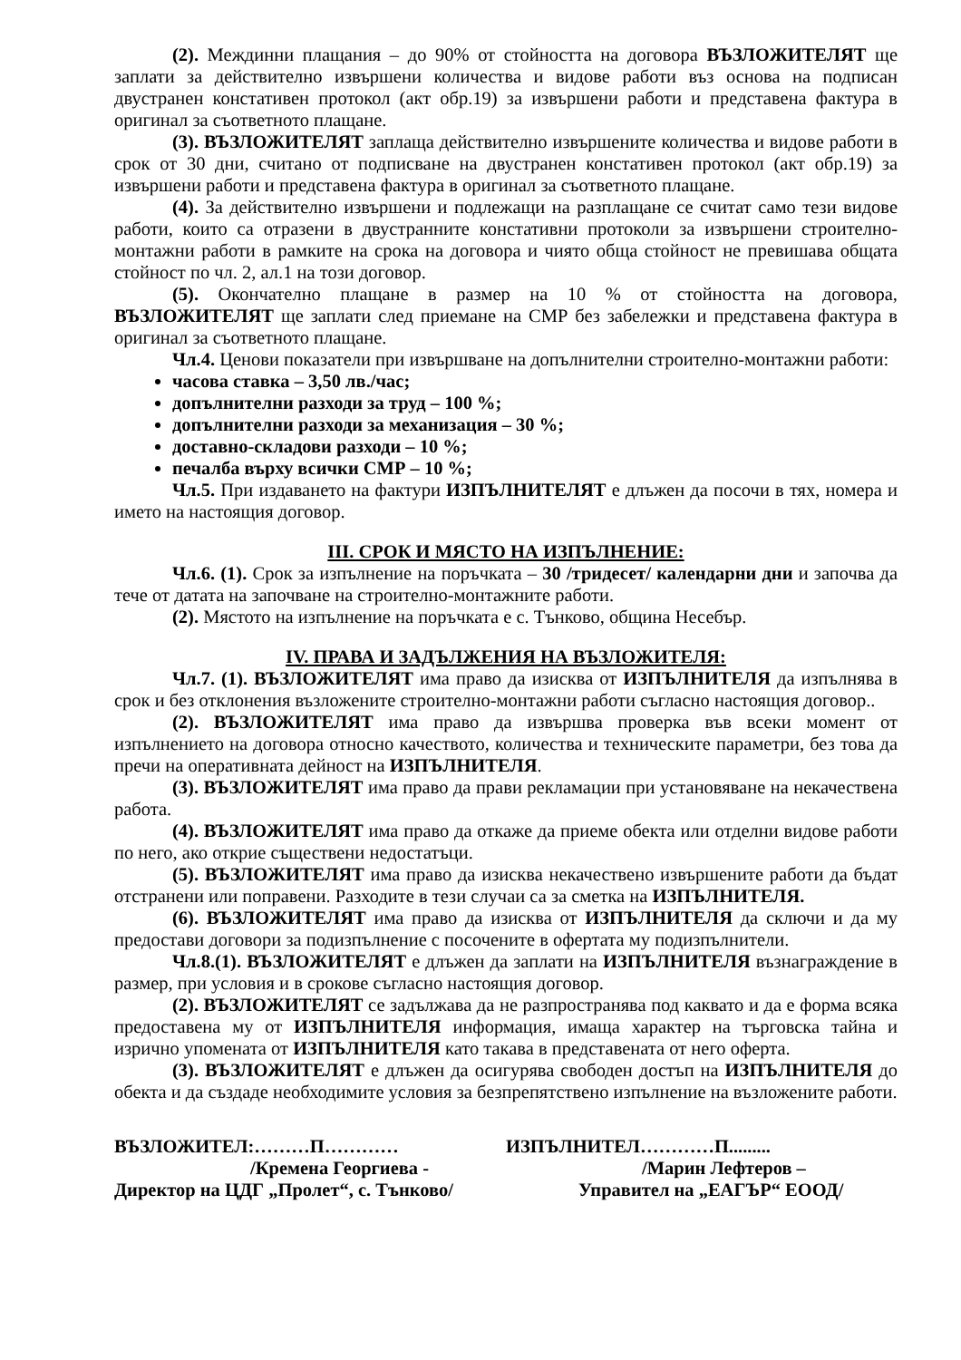(2). Междинни плащания – до 90% от стойността на договора ВЪЗЛОЖИТЕЛЯТ ще заплати за действително извършени количества и видове работи въз основа на подписан двустранен констативен протокол (акт обр.19) за извършени работи и представена фактура в оригинал за съответното плащане.
(3). ВЪЗЛОЖИТЕЛЯТ заплаща действително извършените количества и видове работи в срок от 30 дни, считано от подписване на двустранен констативен протокол (акт обр.19) за извършени работи и представена фактура в оригинал за съответното плащане.
(4). За действително извършени и подлежащи на разплащане се считат само тези видове работи, които са отразени в двустранните констативни протоколи за извършени строително-монтажни работи в рамките на срока на договора и чиято обща стойност не превишава общата стойност по чл. 2, ал.1 на този договор.
(5). Окончателно плащане в размер на 10 % от стойността на договора, ВЪЗЛОЖИТЕЛЯТ ще заплати след приемане на СМР без забележки и представена фактура в оригинал за съответното плащане.
Чл.4. Ценови показатели при извършване на допълнителни строително-монтажни работи:
часова ставка – 3,50 лв./час;
допълнителни разходи за труд – 100 %;
допълнителни разходи за механизация – 30 %;
доставно-складови разходи – 10 %;
печалба върху всички СМР – 10 %;
Чл.5. При издаването на фактури ИЗПЪЛНИТЕЛЯТ е длъжен да посочи в тях, номера и името на настоящия договор.
III. СРОК И МЯСТО НА ИЗПЪЛНЕНИЕ:
Чл.6. (1). Срок за изпълнение на поръчката – 30 /тридесет/ календарни дни и започва да тече от датата на започване на строително-монтажните работи.
(2). Мястото на изпълнение на поръчката е с. Тънково, община Несебър.
IV. ПРАВА И ЗАДЪЛЖЕНИЯ НА ВЪЗЛОЖИТЕЛЯ:
Чл.7. (1). ВЪЗЛОЖИТЕЛЯТ има право да изисква от ИЗПЪЛНИТЕЛЯ да изпълнява в срок и без отклонения възложените строително-монтажни работи съгласно настоящия договор..
(2). ВЪЗЛОЖИТЕЛЯТ има право да извършва проверка във всеки момент от изпълнението на договора относно качеството, количества и техническите параметри, без това да пречи на оперативната дейност на ИЗПЪЛНИТЕЛЯ.
(3). ВЪЗЛОЖИТЕЛЯТ има право да прави рекламации при установяване на некачествена работа.
(4). ВЪЗЛОЖИТЕЛЯТ има право да откаже да приеме обекта или отделни видове работи по него, ако открие съществени недостатъци.
(5). ВЪЗЛОЖИТЕЛЯТ има право да изисква некачествено извършените работи да бъдат отстранени или поправени. Разходите в тези случаи са за сметка на ИЗПЪЛНИТЕЛЯ.
(6). ВЪЗЛОЖИТЕЛЯТ има право да изисква от ИЗПЪЛНИТЕЛЯ да сключи и да му предостави договори за подизпълнение с посочените в офертата му подизпълнители.
Чл.8.(1). ВЪЗЛОЖИТЕЛЯТ е длъжен да заплати на ИЗПЪЛНИТЕЛЯ възнаграждение в размер, при условия и в срокове съгласно настоящия договор.
(2). ВЪЗЛОЖИТЕЛЯТ се задължава да не разпространява под каквато и да е форма всяка предоставена му от ИЗПЪЛНИТЕЛЯ информация, имаща характер на търговска тайна и изрично упомената от ИЗПЪЛНИТЕЛЯ като такава в представената от него оферта.
(3). ВЪЗЛОЖИТЕЛЯТ е длъжен да осигурява свободен достъп на ИЗПЪЛНИТЕЛЯ до обекта и да създаде необходимите условия за безпрепятствено изпълнение на възложените работи.
ВЪЗЛОЖИТЕЛ:………П…………
/Кремена Георгиева -
Директор на ЦДГ „Пролет“, с. Тънково/
ИЗПЪЛНИТЕЛ…………П.........
/Марин Лефтеров –
Управител на „ЕАГЪР“ ЕООД/